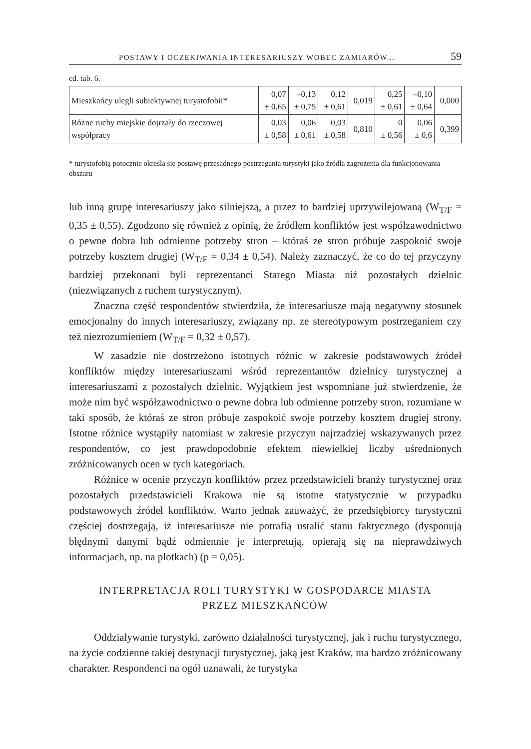POSTAWY I OCZEKIWANIA INTERESARIUSZY WOBEC ZAMIARÓW... 59
cd. tab. 6.
| Mieszkańcy ulegli subiektywnej turystofobii* | 0,07 ± 0,65 | –0,13 ± 0,75 | 0,12 ± 0,61 | 0,019 | 0,25 ± 0,61 | –0,10 ± 0,64 | 0,000 |
| Różne ruchy miejskie dojrzały do rzeczowej współpracy | 0,03 ± 0,58 | 0,06 ± 0,61 | 0,03 ± 0,58 | 0,810 | 0 ± 0,56 | 0,06 ± 0,6 | 0,399 |
* turystofobią potocznie określa się postawę przesadnego postrzegania turystyki jako źródła zagrożenia dla funkcjonowania obszaru
lub inną grupę interesariuszy jako silniejszą, a przez to bardziej uprzywilejowaną (W<sub>T/F</sub> = 0,35 ± 0,55). Zgodzono się również z opinią, że źródłem konfliktów jest współzawodnictwo o pewne dobra lub odmienne potrzeby stron – któraś ze stron próbuje zaspokoić swoje potrzeby kosztem drugiej (W<sub>T/F</sub> = 0,34 ± 0,54). Należy zaznaczyć, że co do tej przyczyny bardziej przekonani byli reprezentanci Starego Miasta niż pozostałych dzielnic (niezwiązanych z ruchem turystycznym).
Znaczna część respondentów stwierdziła, że interesariusze mają negatywny stosunek emocjonalny do innych interesariuszy, związany np. ze stereotypowym postrzeganiem czy też niezrozumieniem (W<sub>T/F</sub> = 0,32 ± 0,57).
W zasadzie nie dostrzeżono istotnych różnic w zakresie podstawowych źródeł konfliktów między interesariuszami wśród reprezentantów dzielnicy turystycznej a interesariuszami z pozostałych dzielnic. Wyjątkiem jest wspomniane już stwierdzenie, że może nim być współzawodnictwo o pewne dobra lub odmienne potrzeby stron, rozumiane w taki sposób, że któraś ze stron próbuje zaspokoić swoje potrzeby kosztem drugiej strony. Istotne różnice wystąpiły natomiast w zakresie przyczyn najrzadziej wskazywanych przez respondentów, co jest prawdopodobnie efektem niewielkiej liczby uśrednionych zróżnicowanych ocen w tych kategoriach.
Różnice w ocenie przyczyn konfliktów przez przedstawicieli branży turystycznej oraz pozostałych przedstawicieli Krakowa nie są istotne statystycznie w przypadku podstawowych źródeł konfliktów. Warto jednak zauważyć, że przedsiębiorcy turystyczni częściej dostrzegają, iż interesariusze nie potrafią ustalić stanu faktycznego (dysponują błędnymi danymi bądź odmiennie je interpretują, opierają się na nieprawdziwych informacjach, np. na plotkach) (p = 0,05).
INTERPRETACJA ROLI TURYSTYKI W GOSPODARCE MIASTA
PRZEZ MIESZKAŃCÓW
Oddziaływanie turystyki, zarówno działalności turystycznej, jak i ruchu turystycznego, na życie codzienne takiej destynacji turystycznej, jaką jest Kraków, ma bardzo zróżnicowany charakter. Respondenci na ogół uznawali, że turystyka